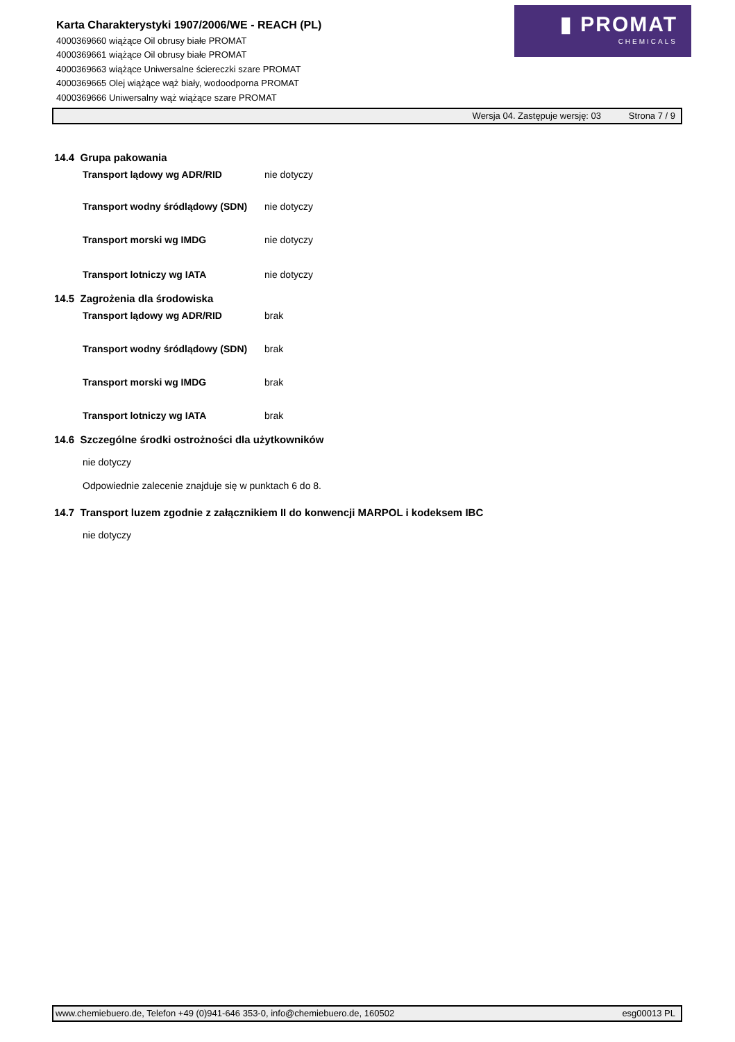Karta Charakterystyki 1907/2006/WE - REACH (PL)
4000369660 wiążące Oil obrusy białe PROMAT
4000369661 wiążące Oil obrusy białe PROMAT
4000369663 wiążące Uniwersalne ściereczki szare PROMAT
4000369665 Olej wiążące wąż biały, wodoodporna PROMAT
4000369666 Uniwersalny wąż wiążące szare PROMAT
▮ PROMAT
CHEMICALS
Wersja 04. Zastępuje wersję: 03 Strona 7 / 9
14.4 Grupa pakowania
Transport lądowy wg ADR/RID nie dotyczy
Transport wodny śródlądowy (SDN) nie dotyczy
Transport morski wg IMDG nie dotyczy
Transport lotniczy wg IATA nie dotyczy
14.5 Zagrożenia dla środowiska
Transport lądowy wg ADR/RID brak
Transport wodny śródlądowy (SDN) brak
Transport morski wg IMDG brak
Transport lotniczy wg IATA brak
14.6 Szczególne środki ostrożności dla użytkowników
nie dotyczy
Odpowiednie zalecenie znajduje się w punktach 6 do 8.
14.7 Transport luzem zgodnie z załącznikiem II do konwencji MARPOL i kodeksem IBC
nie dotyczy
www.chemiebuero.de, Telefon +49 (0)941-646 353-0, info@chemiebuero.de, 160502 esg00013 PL